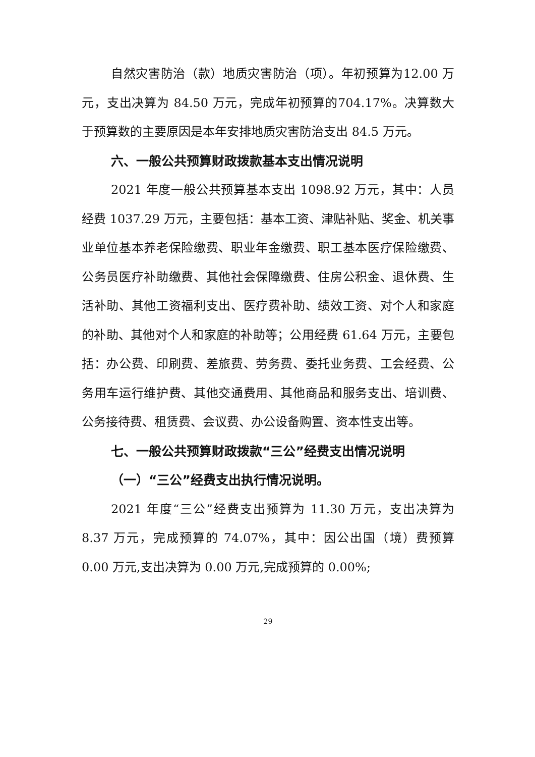自然灾害防治（款）地质灾害防治（项）。年初预算为12.00 万元，支出决算为 84.50 万元，完成年初预算的704.17%。决算数大于预算数的主要原因是本年安排地质灾害防治支出 84.5 万元。
六、一般公共预算财政拨款基本支出情况说明
2021 年度一般公共预算基本支出 1098.92 万元，其中：人员经费 1037.29 万元，主要包括：基本工资、津贴补贴、奖金、机关事业单位基本养老保险缴费、职业年金缴费、职工基本医疗保险缴费、公务员医疗补助缴费、其他社会保障缴费、住房公积金、退休费、生活补助、其他工资福利支出、医疗费补助、绩效工资、对个人和家庭的补助、其他对个人和家庭的补助等；公用经费 61.64 万元，主要包括：办公费、印刷费、差旅费、劳务费、委托业务费、工会经费、公务用车运行维护费、其他交通费用、其他商品和服务支出、培训费、公务接待费、租赁费、会议费、办公设备购置、资本性支出等。
七、一般公共预算财政拨款“三公”经费支出情况说明
（一）“三公”经费支出执行情况说明。
2021 年度“三公”经费支出预算为 11.30 万元，支出决算为 8.37 万元，完成预算的 74.07%，其中：因公出国（境）费预算 0.00 万元,支出决算为 0.00 万元,完成预算的 0.00%;
29